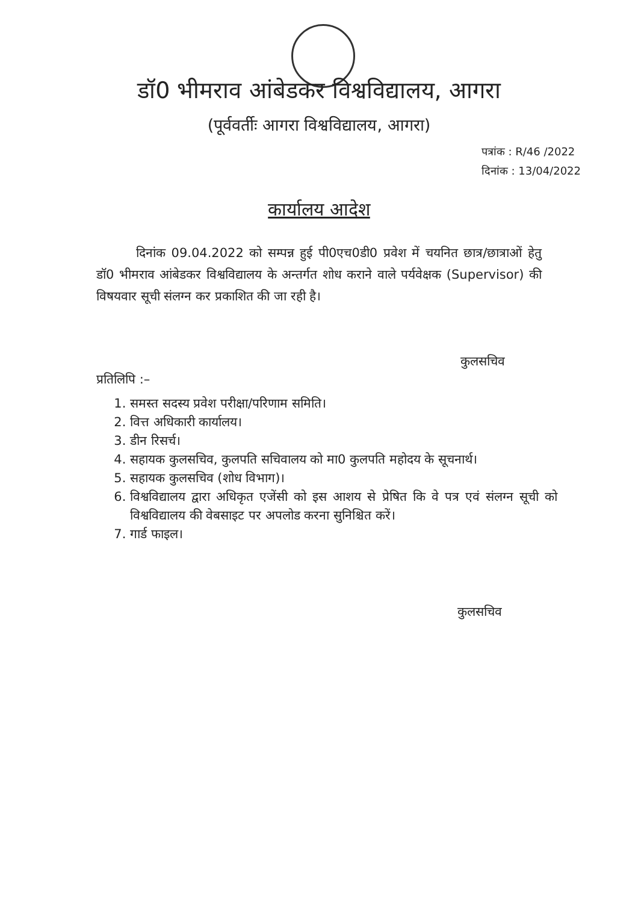डॉ0 भीमराव आंबेडकर विश्वविद्यालय, आगरा
(पूर्ववर्तीः आगरा विश्वविद्यालय, आगरा)
पत्रांक : R/46 /2022
दिनांक : 13/04/2022
कार्यालय आदेश
दिनांक 09.04.2022 को सम्पन्न हुई पी0एच0डी0 प्रवेश में चयनित छात्र/छात्राओं हेतु डॉ0 भीमराव आंबेडकर विश्वविद्यालय के अन्तर्गत शोध कराने वाले पर्यवेक्षक (Supervisor) की विषयवार सूची संलग्न कर प्रकाशित की जा रही है।
कुलसचिव
प्रतिलिपि :–
1. समस्त सदस्य प्रवेश परीक्षा/परिणाम समिति।
2. वित्त अधिकारी कार्यालय।
3. डीन रिसर्च।
4. सहायक कुलसचिव, कुलपति सचिवालय को मा0 कुलपति महोदय के सूचनार्थ।
5. सहायक कुलसचिव (शोध विभाग)।
6. विश्वविद्यालय द्वारा अधिकृत एजेंसी को इस आशय से प्रेषित कि वे पत्र एवं संलग्न सूची को विश्वविद्यालय की वेबसाइट पर अपलोड करना सुनिश्चित करें।
7. गार्ड फाइल।
कुलसचिव